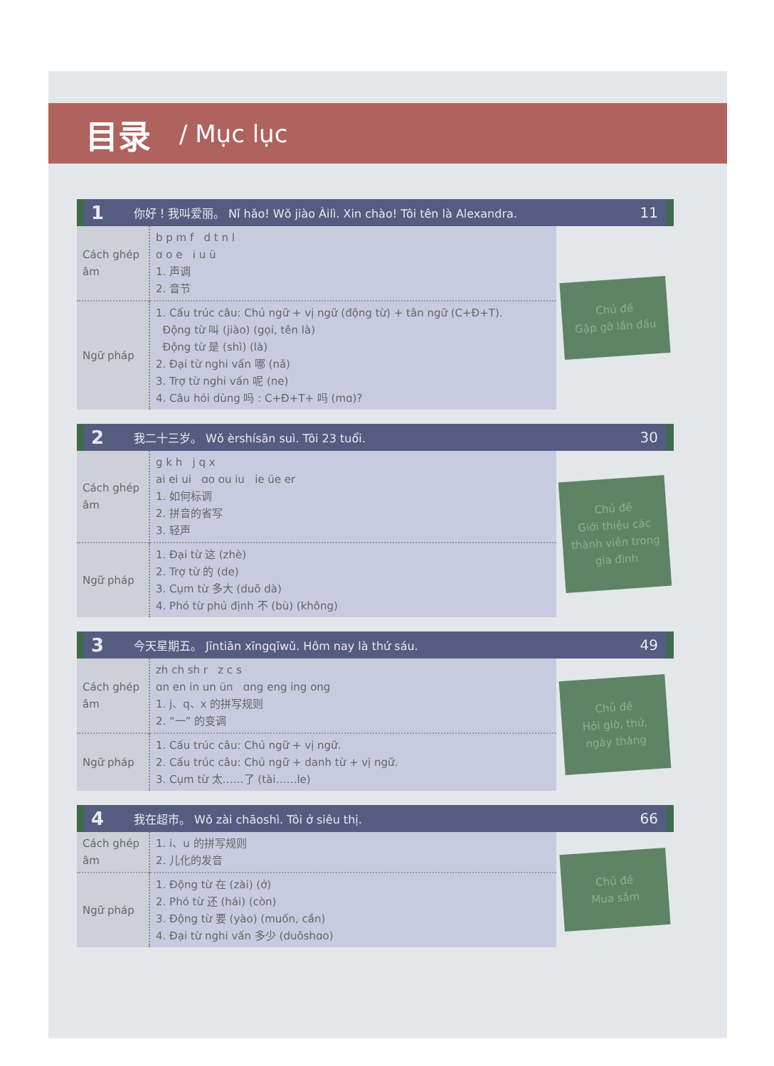目录 / Mục lục
1 你好！我叫爱丽。 Nǐ hǎo! Wǒ jiào Àilì. Xin chào! Tôi tên là Alexandra. 11
| Cách ghép âm | b p m f d t n l ɑ o e i u ü 1. 声调 2. 音节 | Chủ đề Gặp gỡ lần đầu |
| Ngữ pháp | 1. Cấu trúc câu: Chủ ngữ + vị ngữ (động từ) + tân ngữ (C+Đ+T). Động từ 叫 (jiào) (gọi, tên là) Động từ 是 (shì) (là) 2. Đại từ nghi vấn 哪 (nǎ) 3. Trợ từ nghi vấn 呢 (ne) 4. Câu hỏi dùng 吗 : C+Đ+T+ 吗 (mɑ)? | |
2 我二十三岁。 Wǒ èrshísān suì. Tôi 23 tuổi. 30
| Cách ghép âm | g k h j q x ai ei ui ɑo ou iu ie üe er 1. 如何标调 2. 拼音的省写 3. 轻声 | Chủ đề Giới thiệu các thành viên trong gia đình |
| Ngữ pháp | 1. Đại từ 这 (zhè) 2. Trợ từ 的 (de) 3. Cụm từ 多大 (duō dà) 4. Phó từ phủ định 不 (bù) (không) | |
3 今天星期五。 Jīntiān xīngqīwǔ. Hôm nay là thứ sáu. 49
| Cách ghép âm | zh ch sh r z c s ɑn en in un ün ɑng eng ing ong 1. j、q、x 的拼写规则 2. “一” 的变调 | Chủ đề Hỏi giờ, thứ, ngày tháng |
| Ngữ pháp | 1. Cấu trúc câu: Chủ ngữ + vị ngữ. 2. Cấu trúc câu: Chủ ngữ + danh từ + vị ngữ. 3. Cụm từ 太……了 (tài……le) | |
4 我在超市。 Wǒ zài chāoshì. Tôi ở siêu thị. 66
| Cách ghép âm | 1. i、u 的拼写规则 2. 儿化的发音 | Chủ đề Mua sắm |
| Ngữ pháp | 1. Động từ 在 (zài) (ở) 2. Phó từ 还 (hái) (còn) 3. Động từ 要 (yào) (muốn, cần) 4. Đại từ nghi vấn 多少 (duōshɑo) | |